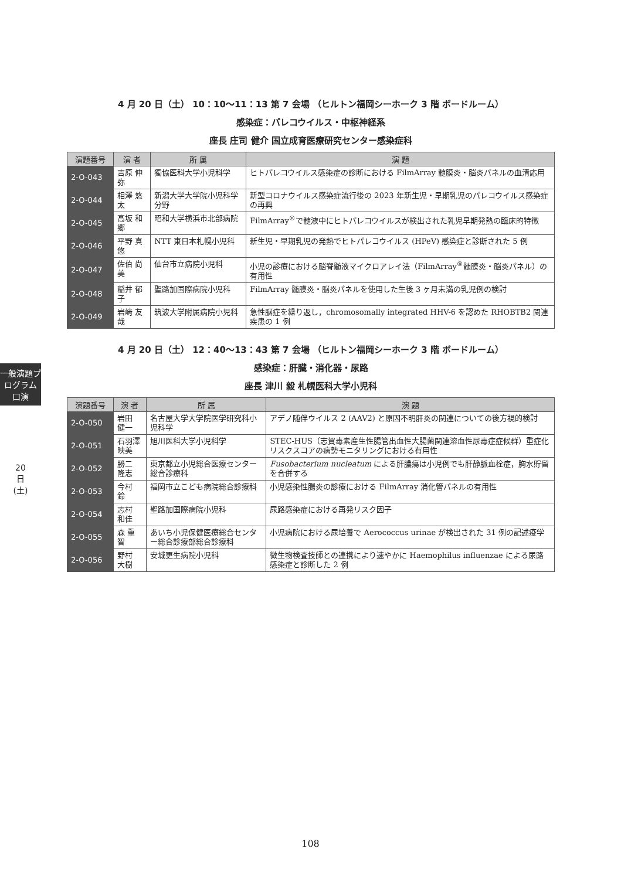一般演題プログラム 口演
20日(土)
4 月 20 日（土） 10：10〜11：13 第 7 会場 （ヒルトン福岡シーホーク 3 階 ボードルーム）
感染症：パレコウイルス・中枢神経系
座長 庄司 健介 国立成育医療研究センター感染症科
| 演題番号 | 演 者 | 所 属 | 演 題 |
| --- | --- | --- | --- |
| 2-O-043 | 吉原 伸弥 | 獨協医科大学小児科学 | ヒトパレコウイルス感染症の診断における FilmArray 髄膜炎・脳炎パネルの血清応用 |
| 2-O-044 | 相澤 悠太 | 新潟大学大学院小児科学分野 | 新型コロナウイルス感染症流行後の 2023 年新生児・早期乳児のパレコウイルス感染症の再興 |
| 2-O-045 | 高坂 和郷 | 昭和大学横浜市北部病院 | FilmArray<sup>®</sup>で髄液中にヒトパレコウイルスが検出された乳児早期発熱の臨床的特徴 |
| 2-O-046 | 平野 真悠 | NTT 東日本札幌小児科 | 新生児・早期乳児の発熱でヒトパレコウイルス (HPeV) 感染症と診断された 5 例 |
| 2-O-047 | 佐伯 尚美 | 仙台市立病院小児科 | 小児の診療における脳脊髄液マイクロアレイ法（FilmArray<sup>®</sup>髄膜炎・脳炎パネル）の有用性 |
| 2-O-048 | 稲井 郁子 | 聖路加国際病院小児科 | FilmArray 髄膜炎・脳炎パネルを使用した生後 3 ヶ月未満の乳児例の検討 |
| 2-O-049 | 岩﨑 友哉 | 筑波大学附属病院小児科 | 急性脳症を繰り返し，chromosomally integrated HHV-6 を認めた RHOBTB2 関連疾患の 1 例 |
4 月 20 日（土） 12：40〜13：43 第 7 会場 （ヒルトン福岡シーホーク 3 階 ボードルーム）
感染症：肝臓・消化器・尿路
座長 津川 毅 札幌医科大学小児科
| 演題番号 | 演 者 | 所 属 | 演 題 |
| --- | --- | --- | --- |
| 2-O-050 | 岩田 健一 | 名古屋大学大学院医学研究科小児科学 | アデノ随伴ウイルス 2 (AAV2) と原因不明肝炎の関連についての後方視的検討 |
| 2-O-051 | 石羽澤映美 | 旭川医科大学小児科学 | STEC-HUS（志賀毒素産生性腸管出血性大腸菌関連溶血性尿毒症症候群）重症化リスクスコアの病勢モニタリングにおける有用性 |
| 2-O-052 | 勝二 隆志 | 東京都立小児総合医療センター総合診療科 | Fusobacterium nucleatum による肝膿瘍は小児例でも肝静脈血栓症，胸水貯留を合併する |
| 2-O-053 | 今村 鈴 | 福岡市立こども病院総合診療科 | 小児感染性腸炎の診療における FilmArray 消化管パネルの有用性 |
| 2-O-054 | 志村 和佳 | 聖路加国際病院小児科 | 尿路感染症における再発リスク因子 |
| 2-O-055 | 森 重智 | あいち小児保健医療総合センター総合診療部総合診療科 | 小児病院における尿培養で Aerococcus urinae が検出された 31 例の記述疫学 |
| 2-O-056 | 野村 大樹 | 安城更生病院小児科 | 微生物検査技師との連携により速やかに Haemophilus influenzae による尿路感染症と診断した 2 例 |
108